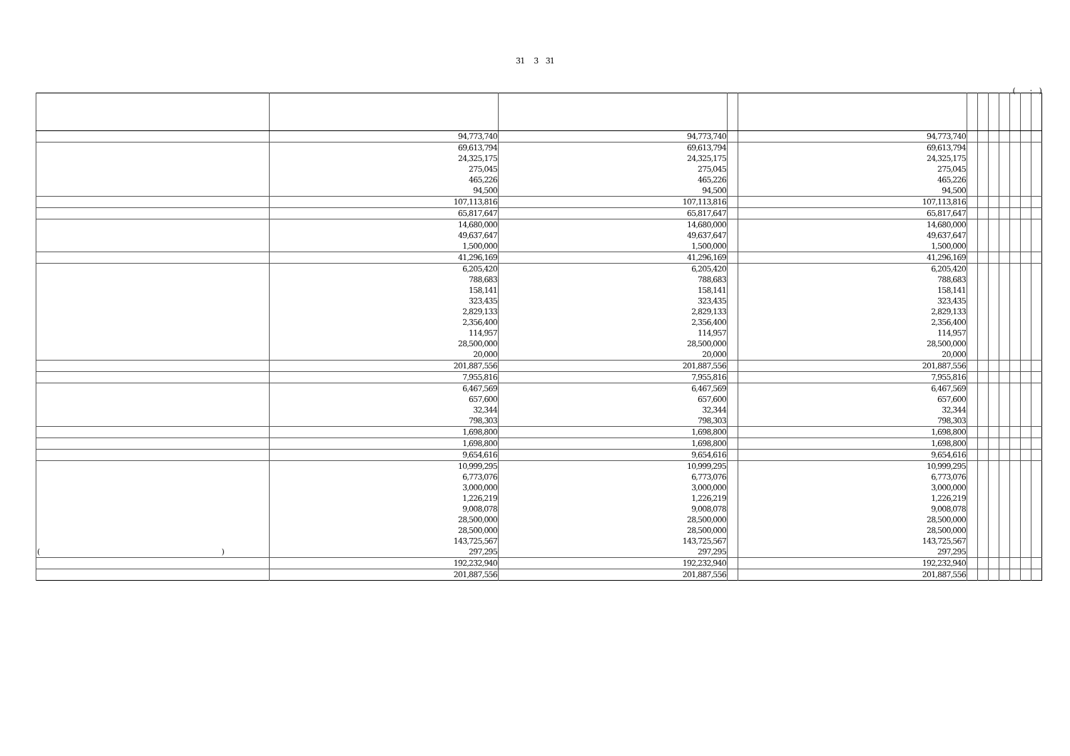31　 3　31
(　　:　)
| | 94,773,740 | 94,773,740 | | 94,773,740 | | | | | | | |
| | 69,613,794 24,325,175 275,045 465,226 94,500 | 69,613,794 24,325,175 275,045 465,226 94,500 | | 69,613,794 24,325,175 275,045 465,226 94,500 | | | | | | | |
| | 107,113,816 | 107,113,816 | | 107,113,816 | | | | | | | |
| | 65,817,647 | 65,817,647 | | 65,817,647 | | | | | | | |
| | 14,680,000 49,637,647 1,500,000 | 14,680,000 49,637,647 1,500,000 | | 14,680,000 49,637,647 1,500,000 | | | | | | | |
| | 41,296,169 | 41,296,169 | | 41,296,169 | | | | | | | |
| | 6,205,420 788,683 158,141 323,435 2,829,133 2,356,400 114,957 28,500,000 20,000 | 6,205,420 788,683 158,141 323,435 2,829,133 2,356,400 114,957 28,500,000 20,000 | | 6,205,420 788,683 158,141 323,435 2,829,133 2,356,400 114,957 28,500,000 20,000 | | | | | | | |
| | 201,887,556 | 201,887,556 | | 201,887,556 | | | | | | | |
| | 7,955,816 | 7,955,816 | | 7,955,816 | | | | | | | |
| | 6,467,569 657,600 32,344 798,303 | 6,467,569 657,600 32,344 798,303 | | 6,467,569 657,600 32,344 798,303 | | | | | | | |
| | 1,698,800 | 1,698,800 | | 1,698,800 | | | | | | | |
| | 1,698,800 | 1,698,800 | | 1,698,800 | | | | | | | |
| | 9,654,616 | 9,654,616 | | 9,654,616 | | | | | | | |
| ( ) | 10,999,295 6,773,076 3,000,000 1,226,219 9,008,078 28,500,000 28,500,000 143,725,567 297,295 | 10,999,295 6,773,076 3,000,000 1,226,219 9,008,078 28,500,000 28,500,000 143,725,567 297,295 | | 10,999,295 6,773,076 3,000,000 1,226,219 9,008,078 28,500,000 28,500,000 143,725,567 297,295 | | | | | | | |
| | 192,232,940 | 192,232,940 | | 192,232,940 | | | | | | | |
| | 201,887,556 | 201,887,556 | | 201,887,556 | | | | | | | |